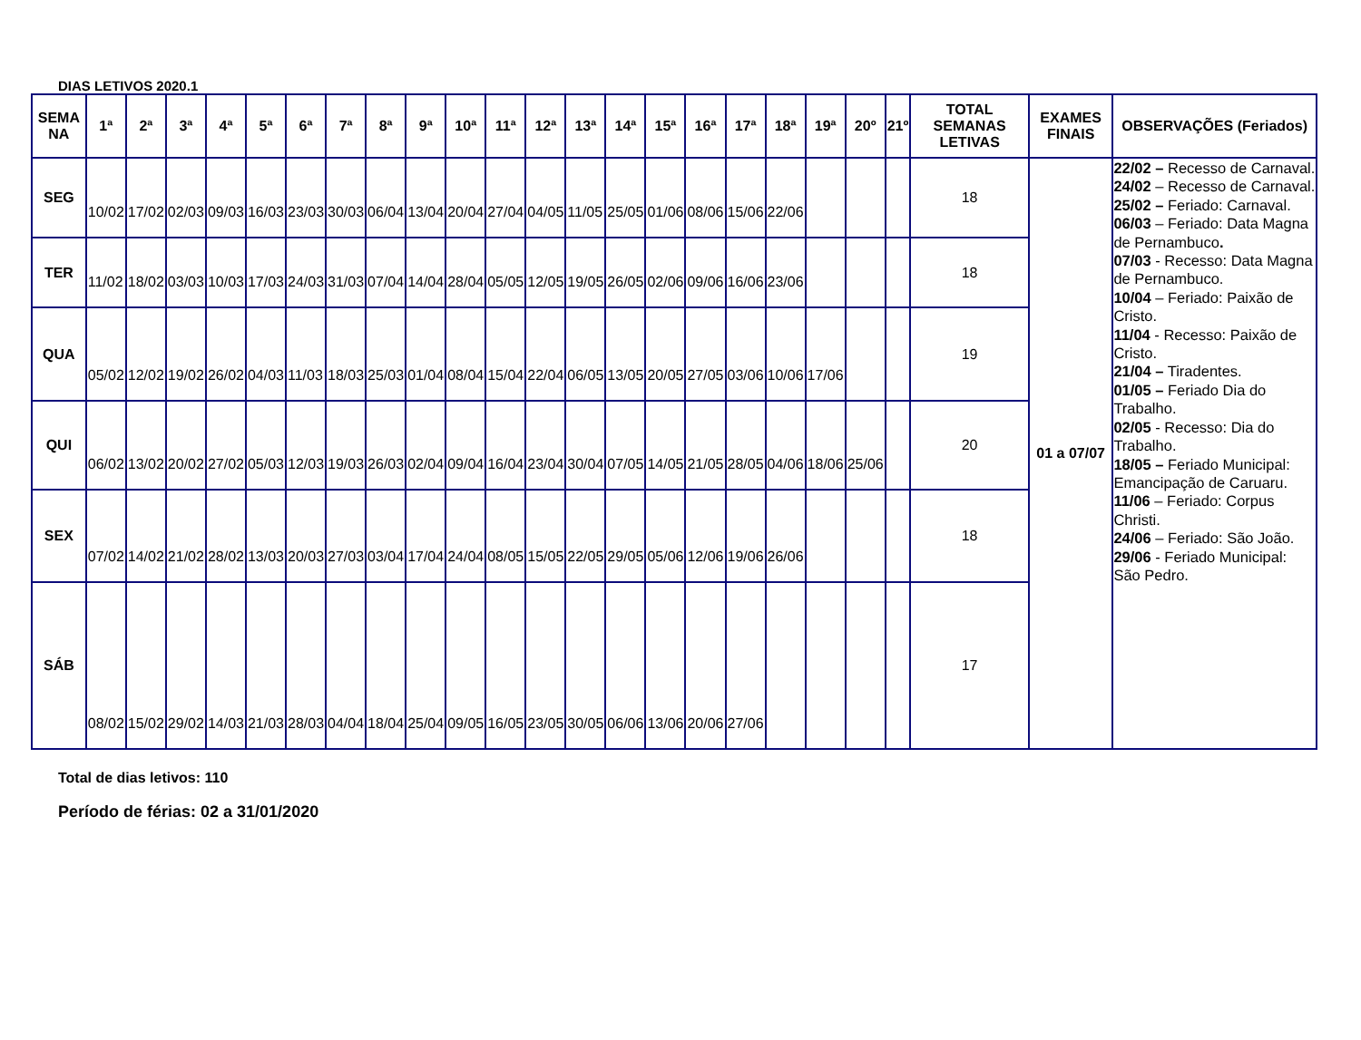DIAS LETIVOS 2020.1
| SEMA NA | 1ª | 2ª | 3ª | 4ª | 5ª | 6ª | 7ª | 8ª | 9ª | 10ª | 11ª | 12ª | 13ª | 14ª | 15ª | 16ª | 17ª | 18ª | 19ª | 20º | 21º | TOTAL SEMANAS LETIVAS | EXAMES FINAIS | OBSERVAÇÕES (Feriados) |
| --- | --- | --- | --- | --- | --- | --- | --- | --- | --- | --- | --- | --- | --- | --- | --- | --- | --- | --- | --- | --- | --- | --- | --- | --- |
| SEG | 10/02 | 17/02 | 02/03 | 09/03 | 16/03 | 23/03 | 30/03 | 06/04 | 13/04 | 20/04 | 27/04 | 04/05 | 11/05 | 25/05 | 01/06 | 08/06 | 15/06 | 22/06 | | | | 18 | 01 a 07/07 | 22/02 – Recesso de Carnaval. 24/02 – Recesso de Carnaval. 25/02 – Feriado: Carnaval. 06/03 – Feriado: Data Magna de Pernambuco . 07/03 - Recesso: Data Magna de Pernambuco. 10/04 – Feriado: Paixão de Cristo. 11/04 - Recesso: Paixão de Cristo. 21/04 – Tiradentes. 01/05 – Feriado Dia do Trabalho. 02/05 - Recesso: Dia do Trabalho. 18/05 – Feriado Municipal: Emancipação de Caruaru. 11/06 – Feriado: Corpus Christi. 24/06 – Feriado: São João. 29/06 - Feriado Municipal: São Pedro. |
| TER | 11/02 | 18/02 | 03/03 | 10/03 | 17/03 | 24/03 | 31/03 | 07/04 | 14/04 | 28/04 | 05/05 | 12/05 | 19/05 | 26/05 | 02/06 | 09/06 | 16/06 | 23/06 | | | | 18 | | |
| QUA | 05/02 | 12/02 | 19/02 | 26/02 | 04/03 | 11/03 | 18/03 | 25/03 | 01/04 | 08/04 | 15/04 | 22/04 | 06/05 | 13/05 | 20/05 | 27/05 | 03/06 | 10/06 | 17/06 | | | 19 | | |
| QUI | 06/02 | 13/02 | 20/02 | 27/02 | 05/03 | 12/03 | 19/03 | 26/03 | 02/04 | 09/04 | 16/04 | 23/04 | 30/04 | 07/05 | 14/05 | 21/05 | 28/05 | 04/06 | 18/06 | 25/06 | | 20 | | |
| SEX | 07/02 | 14/02 | 21/02 | 28/02 | 13/03 | 20/03 | 27/03 | 03/04 | 17/04 | 24/04 | 08/05 | 15/05 | 22/05 | 29/05 | 05/06 | 12/06 | 19/06 | 26/06 | | | | 18 | | |
| SÁB | 08/02 | 15/02 | 29/02 | 14/03 | 21/03 | 28/03 | 04/04 | 18/04 | 25/04 | 09/05 | 16/05 | 23/05 | 30/05 | 06/06 | 13/06 | 20/06 | 27/06 | | | | | 17 | | |
Total de dias letivos: 110
Período de férias: 02 a 31/01/2020